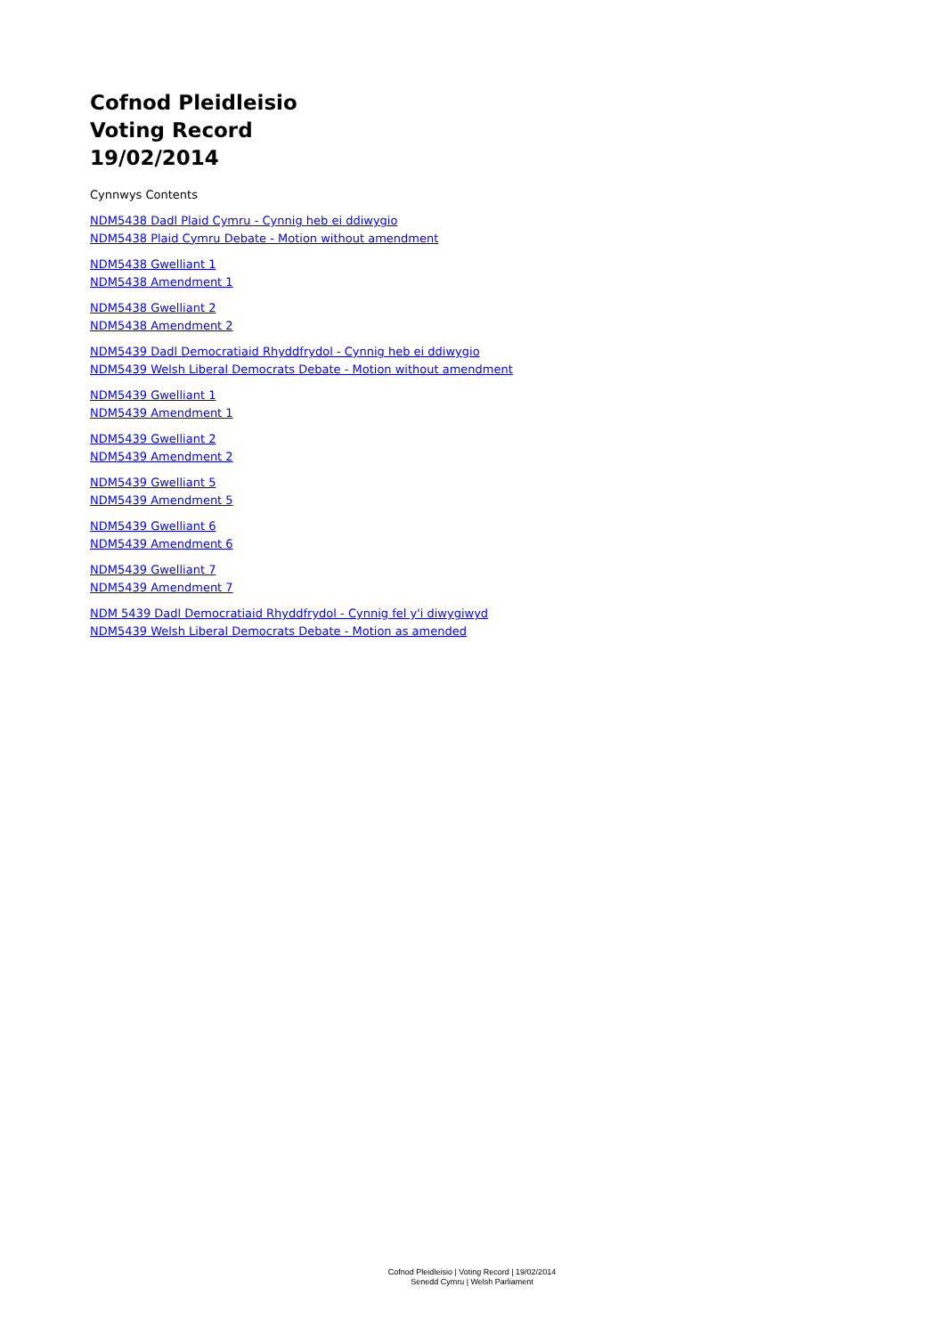Cofnod Pleidleisio
Voting Record
19/02/2014
Cynnwys Contents
NDM5438 Dadl Plaid Cymru - Cynnig heb ei ddiwygio
NDM5438 Plaid Cymru Debate - Motion without amendment
NDM5438 Gwelliant 1
NDM5438 Amendment 1
NDM5438 Gwelliant 2
NDM5438 Amendment 2
NDM5439 Dadl Democratiaid Rhyddfrydol - Cynnig heb ei ddiwygio
NDM5439 Welsh Liberal Democrats Debate - Motion without amendment
NDM5439 Gwelliant 1
NDM5439 Amendment 1
NDM5439 Gwelliant 2
NDM5439 Amendment 2
NDM5439 Gwelliant 5
NDM5439 Amendment 5
NDM5439 Gwelliant 6
NDM5439 Amendment 6
NDM5439 Gwelliant 7
NDM5439 Amendment 7
NDM 5439 Dadl Democratiaid Rhyddfrydol - Cynnig fel y'i diwygiwyd
NDM5439 Welsh Liberal Democrats Debate - Motion as amended
Cofnod Pleidleisio | Voting Record | 19/02/2014
Senedd Cymru | Welsh Parliament